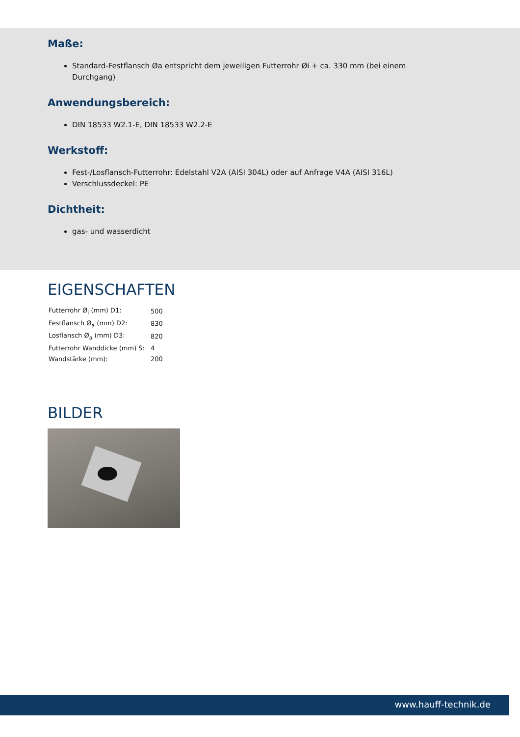Maße:
Standard-Festflansch Øa entspricht dem jeweiligen Futterrohr Øi + ca. 330 mm (bei einem
Durchgang)
Anwendungsbereich:
DIN 18533 W2.1-E, DIN 18533 W2.2-E
Werkstoff:
Fest-/Losflansch-Futterrohr: Edelstahl V2A (AISI 304L) oder auf Anfrage V4A (AISI 316L)
Verschlussdeckel: PE
Dichtheit:
gas- und wasserdicht
EIGENSCHAFTEN
| Futterrohr Ø<sub>i</sub> (mm) D1: | 500 |
| Festflansch Ø<sub>a</sub> (mm) D2: | 830 |
| Losflansch Ø<sub>a</sub> (mm) D3: | 820 |
| Futterrohr Wanddicke (mm) S: | 4 |
| Wandstärke (mm): | 200 |
BILDER
www.hauff-technik.de